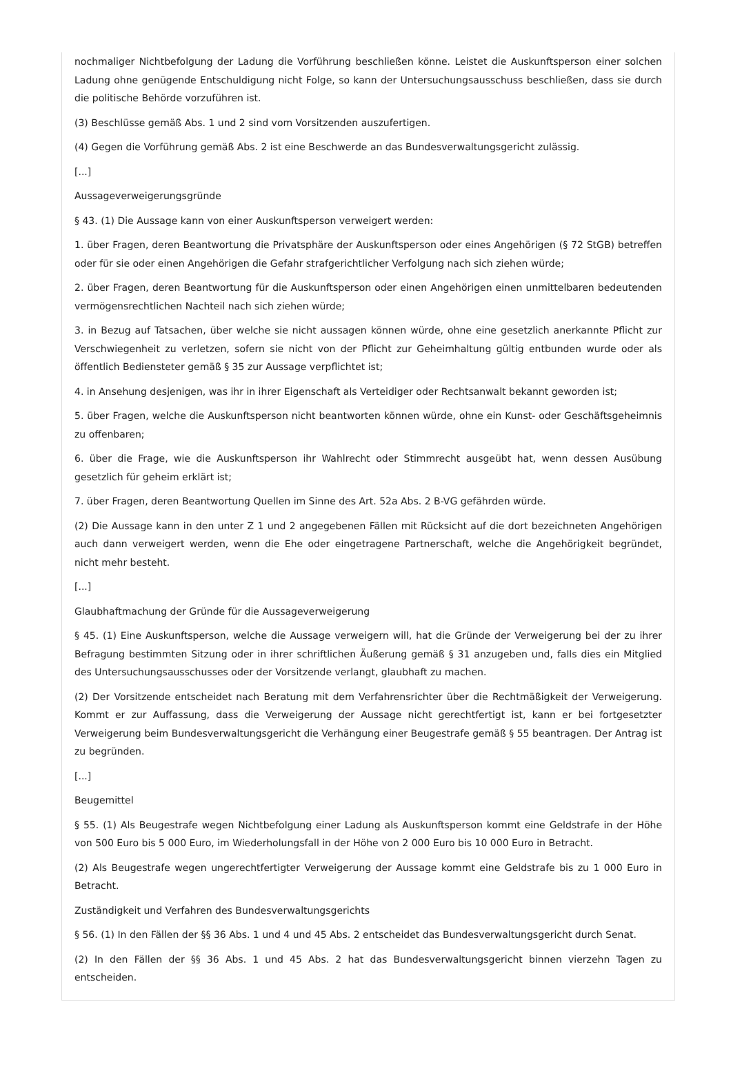nochmaliger Nichtbefolgung der Ladung die Vorführung beschließen könne. Leistet die Auskunftsperson einer solchen Ladung ohne genügende Entschuldigung nicht Folge, so kann der Untersuchungsausschuss beschließen, dass sie durch die politische Behörde vorzuführen ist.
(3) Beschlüsse gemäß Abs. 1 und 2 sind vom Vorsitzenden auszufertigen.
(4) Gegen die Vorführung gemäß Abs. 2 ist eine Beschwerde an das Bundesverwaltungsgericht zulässig.
[...]
Aussageverweigerungsgründe
§ 43. (1) Die Aussage kann von einer Auskunftsperson verweigert werden:
1. über Fragen, deren Beantwortung die Privatsphäre der Auskunftsperson oder eines Angehörigen (§ 72 StGB) betreffen oder für sie oder einen Angehörigen die Gefahr strafgerichtlicher Verfolgung nach sich ziehen würde;
2. über Fragen, deren Beantwortung für die Auskunftsperson oder einen Angehörigen einen unmittelbaren bedeutenden vermögensrechtlichen Nachteil nach sich ziehen würde;
3. in Bezug auf Tatsachen, über welche sie nicht aussagen können würde, ohne eine gesetzlich anerkannte Pflicht zur Verschwiegenheit zu verletzen, sofern sie nicht von der Pflicht zur Geheimhaltung gültig entbunden wurde oder als öffentlich Bediensteter gemäß § 35 zur Aussage verpflichtet ist;
4. in Ansehung desjenigen, was ihr in ihrer Eigenschaft als Verteidiger oder Rechtsanwalt bekannt geworden ist;
5. über Fragen, welche die Auskunftsperson nicht beantworten können würde, ohne ein Kunst- oder Geschäftsgeheimnis zu offenbaren;
6. über die Frage, wie die Auskunftsperson ihr Wahlrecht oder Stimmrecht ausgeübt hat, wenn dessen Ausübung gesetzlich für geheim erklärt ist;
7. über Fragen, deren Beantwortung Quellen im Sinne des Art. 52a Abs. 2 B-VG gefährden würde.
(2) Die Aussage kann in den unter Z 1 und 2 angegebenen Fällen mit Rücksicht auf die dort bezeichneten Angehörigen auch dann verweigert werden, wenn die Ehe oder eingetragene Partnerschaft, welche die Angehörigkeit begründet, nicht mehr besteht.
[...]
Glaubhaftmachung der Gründe für die Aussageverweigerung
§ 45. (1) Eine Auskunftsperson, welche die Aussage verweigern will, hat die Gründe der Verweigerung bei der zu ihrer Befragung bestimmten Sitzung oder in ihrer schriftlichen Äußerung gemäß § 31 anzugeben und, falls dies ein Mitglied des Untersuchungsausschusses oder der Vorsitzende verlangt, glaubhaft zu machen.
(2) Der Vorsitzende entscheidet nach Beratung mit dem Verfahrensrichter über die Rechtmäßigkeit der Verweigerung. Kommt er zur Auffassung, dass die Verweigerung der Aussage nicht gerechtfertigt ist, kann er bei fortgesetzter Verweigerung beim Bundesverwaltungsgericht die Verhängung einer Beugestrafe gemäß § 55 beantragen. Der Antrag ist zu begründen.
[...]
Beugemittel
§ 55. (1) Als Beugestrafe wegen Nichtbefolgung einer Ladung als Auskunftsperson kommt eine Geldstrafe in der Höhe von 500 Euro bis 5 000 Euro, im Wiederholungsfall in der Höhe von 2 000 Euro bis 10 000 Euro in Betracht.
(2) Als Beugestrafe wegen ungerechtfertigter Verweigerung der Aussage kommt eine Geldstrafe bis zu 1 000 Euro in Betracht.
Zuständigkeit und Verfahren des Bundesverwaltungsgerichts
§ 56. (1) In den Fällen der §§ 36 Abs. 1 und 4 und 45 Abs. 2 entscheidet das Bundesverwaltungsgericht durch Senat.
(2) In den Fällen der §§ 36 Abs. 1 und 45 Abs. 2 hat das Bundesverwaltungsgericht binnen vierzehn Tagen zu entscheiden.